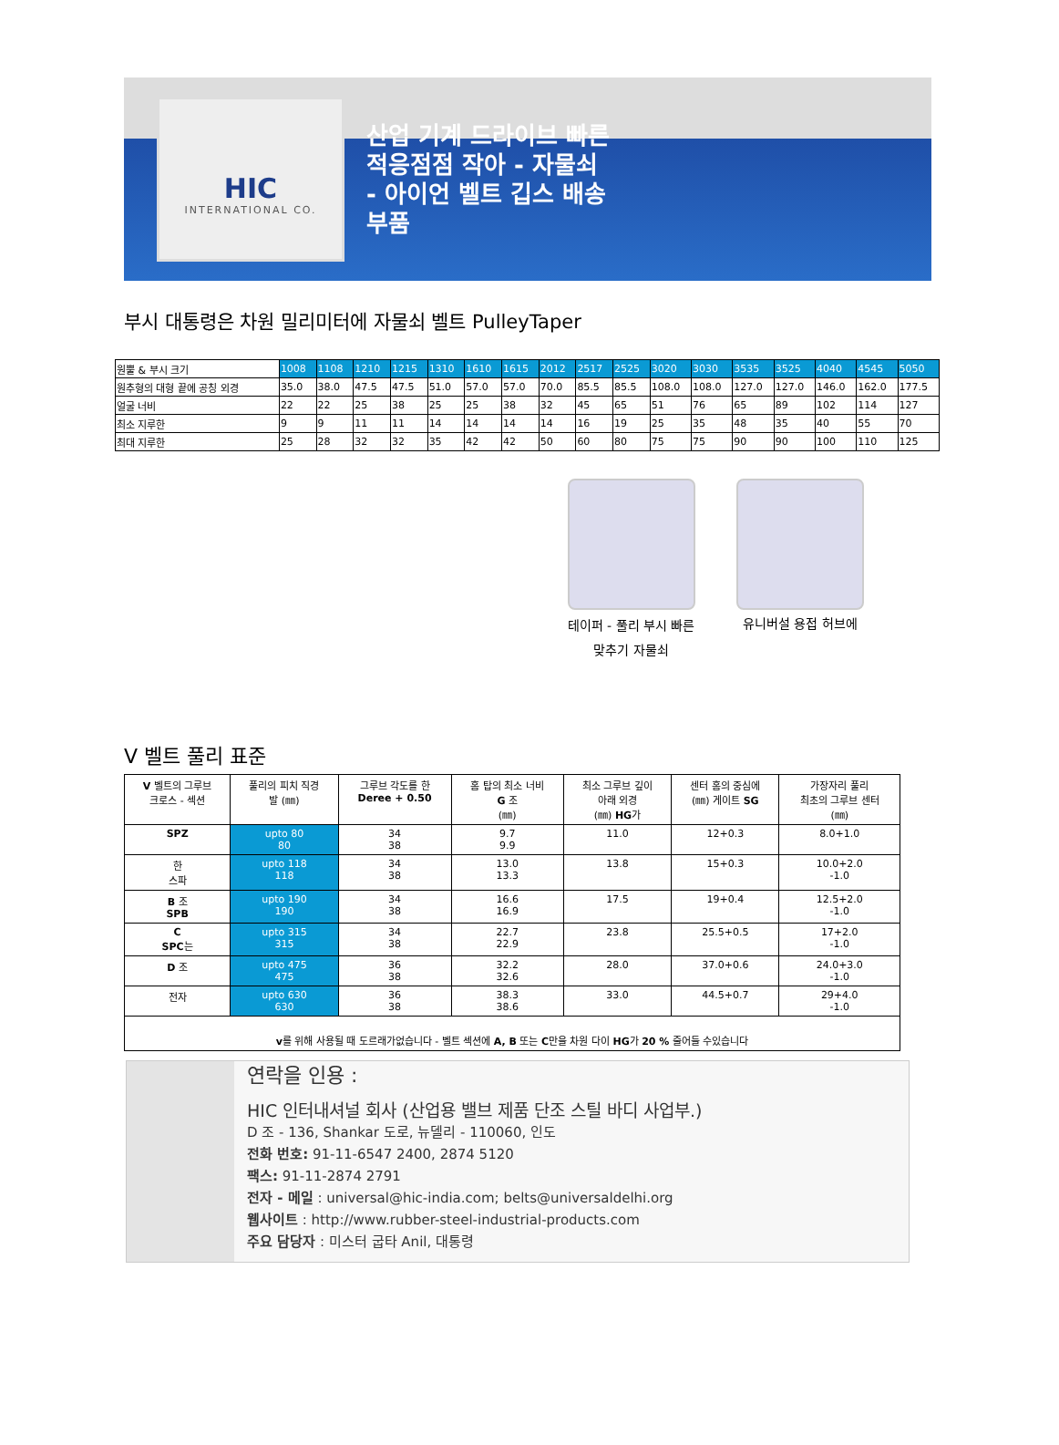HIC
INTERNATIONAL CO.
산업 기계 드라이브 빠른
적응점점 작아 - 자물쇠
- 아이언 벨트 깁스 배송
부품
부시 대통령은 차원 밀리미터에 자물쇠 벨트 PulleyTaper
| 원뿔 & 부시 크기 | 1008 | 1108 | 1210 | 1215 | 1310 | 1610 | 1615 | 2012 | 2517 | 2525 | 3020 | 3030 | 3535 | 3525 | 4040 | 4545 | 5050 |
| 원추형의 대형 끝에 공칭 외경 | 35.0 | 38.0 | 47.5 | 47.5 | 51.0 | 57.0 | 57.0 | 70.0 | 85.5 | 85.5 | 108.0 | 108.0 | 127.0 | 127.0 | 146.0 | 162.0 | 177.5 |
| 얼굴 너비 | 22 | 22 | 25 | 38 | 25 | 25 | 38 | 32 | 45 | 65 | 51 | 76 | 65 | 89 | 102 | 114 | 127 |
| 최소 지루한 | 9 | 9 | 11 | 11 | 14 | 14 | 14 | 14 | 16 | 19 | 25 | 35 | 48 | 35 | 40 | 55 | 70 |
| 최대 지루한 | 25 | 28 | 32 | 32 | 35 | 42 | 42 | 50 | 60 | 80 | 75 | 75 | 90 | 90 | 100 | 110 | 125 |
테이퍼 - 풀리 부시 빠른
맞추기 자물쇠
유니버설 용접 허브에
V 벨트 풀리 표준
| V 벨트의 그루브 크로스 - 섹션 | 풀리의 피치 직경 발 (㎜) | 그루브 각도를 한 Deree + 0.50 | 홈 탑의 최소 너비 G 조 (㎜) | 최소 그루브 깊이 아래 외경 (㎜) HG 가 | 센터 홈의 중심에 (㎜) 게이트 SG | 가장자리 풀리 최초의 그루브 센터 (㎜) |
| --- | --- | --- | --- | --- | --- | --- |
| SPZ | upto 80 80 | 34 38 | 9.7 9.9 | 11.0 | 12+0.3 | 8.0+1.0 |
| 한 스파 | upto 118 118 | 34 38 | 13.0 13.3 | 13.8 | 15+0.3 | 10.0+2.0 -1.0 |
| B 조 SPB | upto 190 190 | 34 38 | 16.6 16.9 | 17.5 | 19+0.4 | 12.5+2.0 -1.0 |
| C SPC 는 | upto 315 315 | 34 38 | 22.7 22.9 | 23.8 | 25.5+0.5 | 17+2.0 -1.0 |
| D 조 | upto 475 475 | 36 38 | 32.2 32.6 | 28.0 | 37.0+0.6 | 24.0+3.0 -1.0 |
| 전자 | upto 630 630 | 36 38 | 38.3 38.6 | 33.0 | 44.5+0.7 | 29+4.0 -1.0 |
| v 를 위해 사용될 때 도르래가없습니다 - 벨트 섹션에 A, B 또는 C 만을 차원 다이 HG 가 20 % 줄어들 수있습니다 | | | | | | |
연락을 인용 :
HIC 인터내셔널 회사 (산업용 밸브 제품 단조 스틸 바디 사업부.)
D 조 - 136, Shankar 도로, 뉴델리 - 110060, 인도
전화 번호: 91-11-6547 2400, 2874 5120
팩스: 91-11-2874 2791
전자 - 메일 : universal@hic-india.com; belts@universaldelhi.org
웹사이트 : http://www.rubber-steel-industrial-products.com
주요 담당자 : 미스터 굽타 Anil, 대통령